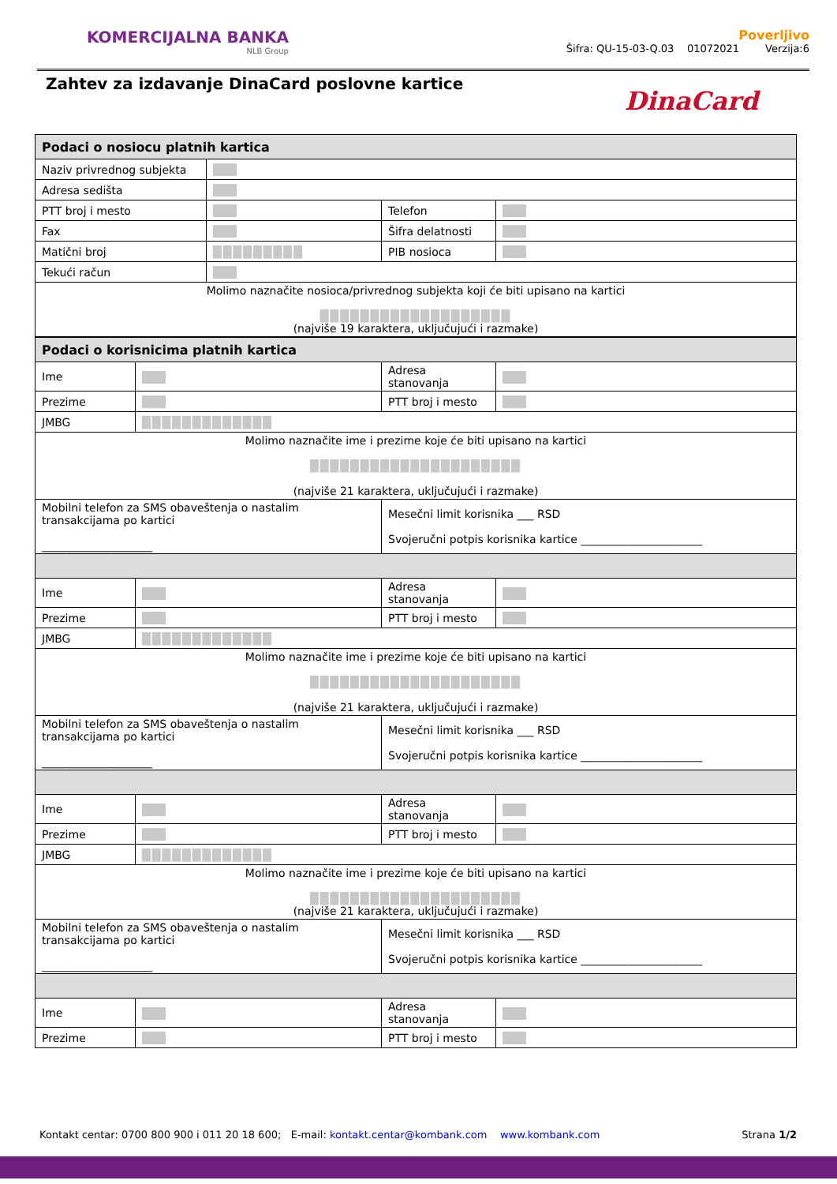KOMERCIJALNA BANKA
NLB Group
Poverljivo
Šifra: QU-15-03-Q.03 01072021 Verzija:6
Zahtev za izdavanje DinaCard poslovne kartice
DinaCard
| Podaci o nosiocu platnih kartica | | | |
| Naziv privrednog subjekta | | | |
| Adresa sedišta | | | |
| PTT broj i mesto | | Telefon | |
| Fax | | Šifra delatnosti | |
| Matični broj | █████████ | PIB nosioca | |
| Tekući račun | | | |
| Molimo naznačite nosioca/privrednog subjekta koji će biti upisano na kartici ███████████████████ (najviše 19 karaktera, uključujući i razmake) | | | |
| Podaci o korisnicima platnih kartica | | | |
| Ime | | Adresa stanovanja | |
| Prezime | | PTT broj i mesto | |
| JMBG | █████████████ | | |
| Molimo naznačite ime i prezime koje će biti upisano na kartici █████████████████████ (najviše 21 karaktera, uključujući i razmake) | | | |
| Mobilni telefon za SMS obaveštenja o nastalim transakcijama po kartici ____________________ | | Mesečni limit korisnika ___ RSD Svojeručni potpis korisnika kartice ______________________ | |
| Ime | | Adresa stanovanja | |
| Prezime | | PTT broj i mesto | |
| JMBG | █████████████ | | |
| Molimo naznačite ime i prezime koje će biti upisano na kartici █████████████████████ (najviše 21 karaktera, uključujući i razmake) | | | |
| Mobilni telefon za SMS obaveštenja o nastalim transakcijama po kartici ____________________ | | Mesečni limit korisnika ___ RSD Svojeručni potpis korisnika kartice ______________________ | |
| Ime | | Adresa stanovanja | |
| Prezime | | PTT broj i mesto | |
| JMBG | █████████████ | | |
| Molimo naznačite ime i prezime koje će biti upisano na kartici █████████████████████ (najviše 21 karaktera, uključujući i razmake) | | | |
| Mobilni telefon za SMS obaveštenja o nastalim transakcijama po kartici ____________________ | | Mesečni limit korisnika ___ RSD Svojeručni potpis korisnika kartice ______________________ | |
| Ime | | Adresa stanovanja | |
| Prezime | | PTT broj i mesto | |
Kontakt centar: 0700 800 900 i 011 20 18 600; E-mail: kontakt.centar@kombank.com www.kombank.com Strana 1/2